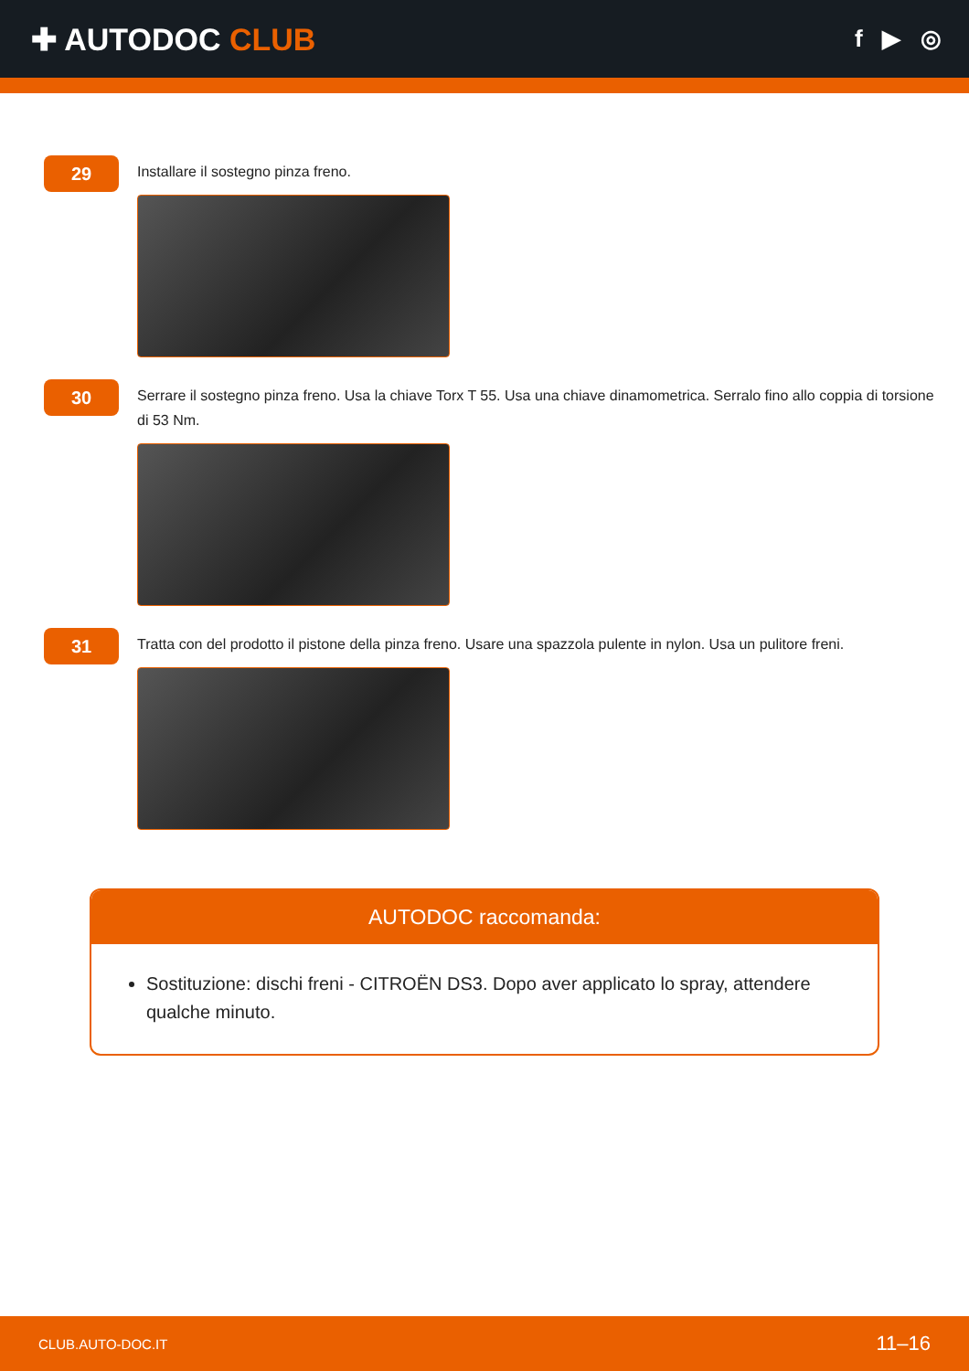✚ AUTODOC CLUB
f ▶ ◎
29
Installare il sostegno pinza freno.
30
Serrare il sostegno pinza freno. Usa la chiave Torx T 55. Usa una chiave dinamometrica. Serralo fino allo coppia di torsione di 53 Nm.
31
Tratta con del prodotto il pistone della pinza freno. Usare una spazzola pulente in nylon. Usa un pulitore freni.
AUTODOC raccomanda:
Sostituzione: dischi freni - CITROËN DS3. Dopo aver applicato lo spray, attendere qualche minuto.
CLUB.AUTO-DOC.IT 11–16